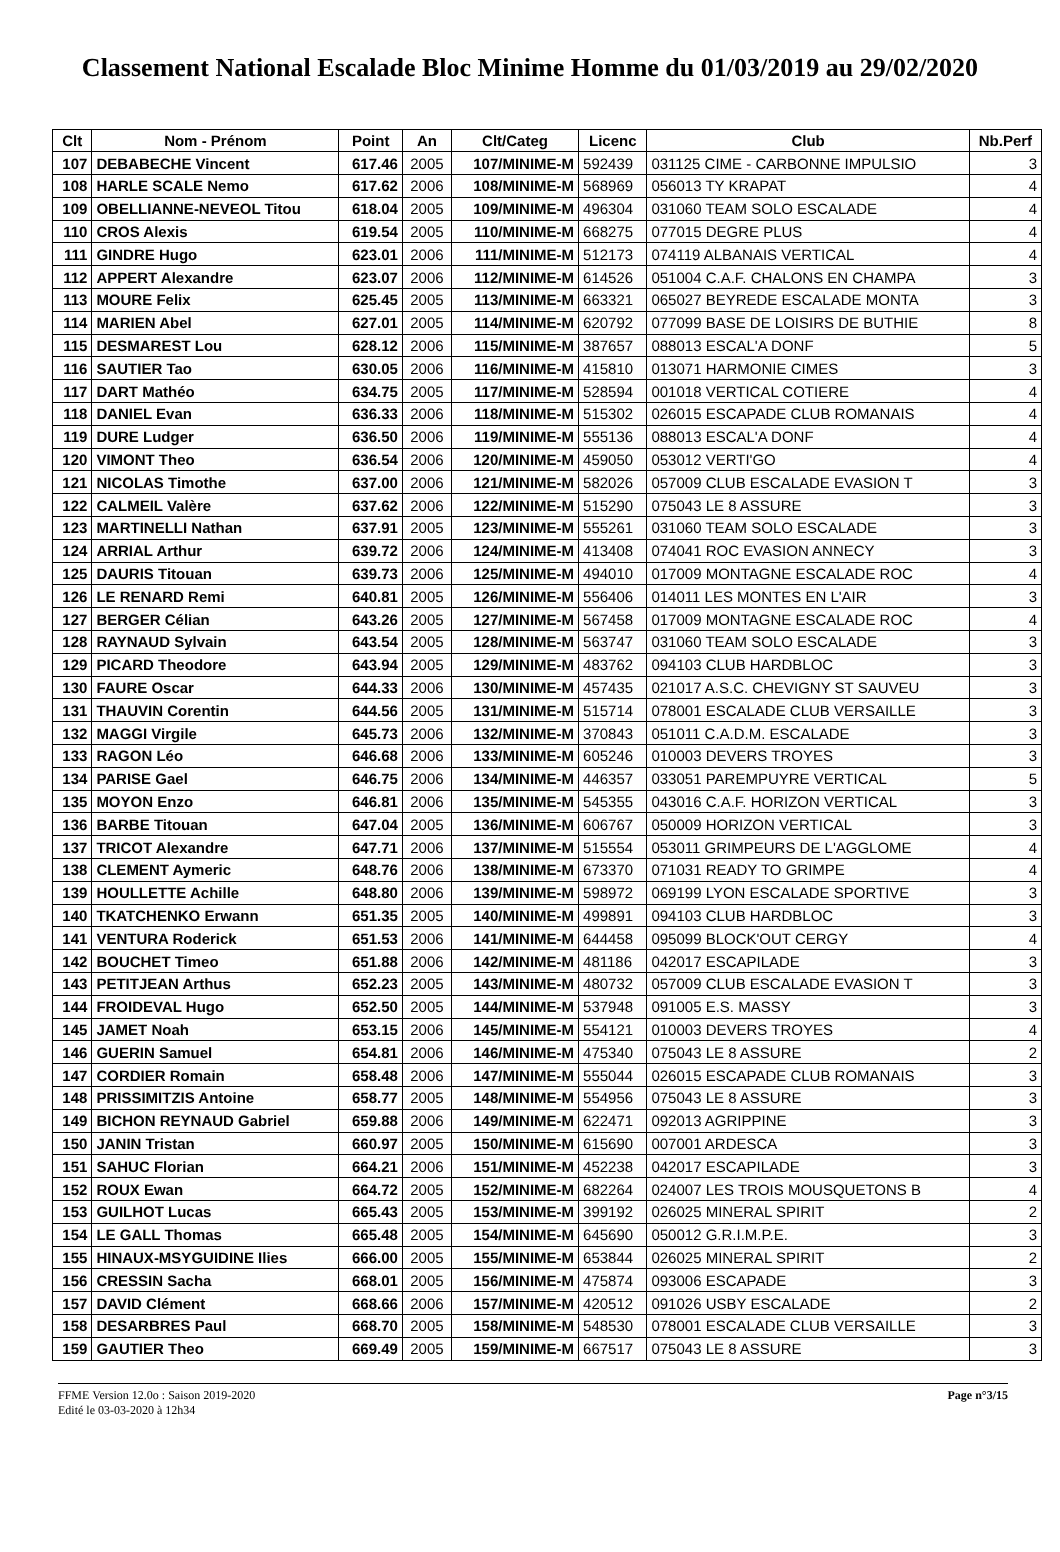Classement National Escalade Bloc Minime Homme du 01/03/2019 au 29/02/2020
| Clt | Nom - Prénom | Point | An | Clt/Categ | Licenc | Club | Nb.Perf |
| --- | --- | --- | --- | --- | --- | --- | --- |
| 107 | DEBABECHE Vincent | 617.46 | 2005 | 107/MINIME-M | 592439 | 031125 CIME - CARBONNE IMPULSIO | 3 |
| 108 | HARLE SCALE Nemo | 617.62 | 2006 | 108/MINIME-M | 568969 | 056013 TY KRAPAT | 4 |
| 109 | OBELLIANNE-NEVEOL Titou | 618.04 | 2005 | 109/MINIME-M | 496304 | 031060 TEAM SOLO ESCALADE | 4 |
| 110 | CROS Alexis | 619.54 | 2005 | 110/MINIME-M | 668275 | 077015 DEGRE PLUS | 4 |
| 111 | GINDRE Hugo | 623.01 | 2006 | 111/MINIME-M | 512173 | 074119 ALBANAIS VERTICAL | 4 |
| 112 | APPERT Alexandre | 623.07 | 2006 | 112/MINIME-M | 614526 | 051004 C.A.F. CHALONS EN CHAMPA | 3 |
| 113 | MOURE Felix | 625.45 | 2005 | 113/MINIME-M | 663321 | 065027 BEYREDE ESCALADE MONTA | 3 |
| 114 | MARIEN Abel | 627.01 | 2005 | 114/MINIME-M | 620792 | 077099 BASE DE LOISIRS DE BUTHIE | 8 |
| 115 | DESMAREST Lou | 628.12 | 2006 | 115/MINIME-M | 387657 | 088013 ESCAL'A DONF | 5 |
| 116 | SAUTIER Tao | 630.05 | 2006 | 116/MINIME-M | 415810 | 013071 HARMONIE CIMES | 3 |
| 117 | DART Mathéo | 634.75 | 2005 | 117/MINIME-M | 528594 | 001018 VERTICAL COTIERE | 4 |
| 118 | DANIEL Evan | 636.33 | 2006 | 118/MINIME-M | 515302 | 026015 ESCAPADE CLUB ROMANAIS | 4 |
| 119 | DURE Ludger | 636.50 | 2006 | 119/MINIME-M | 555136 | 088013 ESCAL'A DONF | 4 |
| 120 | VIMONT Theo | 636.54 | 2006 | 120/MINIME-M | 459050 | 053012 VERTI'GO | 4 |
| 121 | NICOLAS Timothe | 637.00 | 2006 | 121/MINIME-M | 582026 | 057009 CLUB ESCALADE EVASION T | 3 |
| 122 | CALMEIL Valère | 637.62 | 2006 | 122/MINIME-M | 515290 | 075043 LE 8 ASSURE | 3 |
| 123 | MARTINELLI Nathan | 637.91 | 2005 | 123/MINIME-M | 555261 | 031060 TEAM SOLO ESCALADE | 3 |
| 124 | ARRIAL Arthur | 639.72 | 2006 | 124/MINIME-M | 413408 | 074041 ROC EVASION ANNECY | 3 |
| 125 | DAURIS Titouan | 639.73 | 2006 | 125/MINIME-M | 494010 | 017009 MONTAGNE ESCALADE ROC | 4 |
| 126 | LE RENARD Remi | 640.81 | 2005 | 126/MINIME-M | 556406 | 014011 LES MONTES EN L'AIR | 3 |
| 127 | BERGER Célian | 643.26 | 2005 | 127/MINIME-M | 567458 | 017009 MONTAGNE ESCALADE ROC | 4 |
| 128 | RAYNAUD Sylvain | 643.54 | 2005 | 128/MINIME-M | 563747 | 031060 TEAM SOLO ESCALADE | 3 |
| 129 | PICARD Theodore | 643.94 | 2005 | 129/MINIME-M | 483762 | 094103 CLUB HARDBLOC | 3 |
| 130 | FAURE Oscar | 644.33 | 2006 | 130/MINIME-M | 457435 | 021017 A.S.C. CHEVIGNY ST SAUVEU | 3 |
| 131 | THAUVIN Corentin | 644.56 | 2005 | 131/MINIME-M | 515714 | 078001 ESCALADE CLUB VERSAILLE | 3 |
| 132 | MAGGI Virgile | 645.73 | 2006 | 132/MINIME-M | 370843 | 051011 C.A.D.M. ESCALADE | 3 |
| 133 | RAGON Léo | 646.68 | 2006 | 133/MINIME-M | 605246 | 010003 DEVERS TROYES | 3 |
| 134 | PARISE Gael | 646.75 | 2006 | 134/MINIME-M | 446357 | 033051 PAREMPUYRE VERTICAL | 5 |
| 135 | MOYON Enzo | 646.81 | 2006 | 135/MINIME-M | 545355 | 043016 C.A.F. HORIZON VERTICAL | 3 |
| 136 | BARBE Titouan | 647.04 | 2005 | 136/MINIME-M | 606767 | 050009 HORIZON VERTICAL | 3 |
| 137 | TRICOT Alexandre | 647.71 | 2006 | 137/MINIME-M | 515554 | 053011 GRIMPEURS DE L'AGGLOME | 4 |
| 138 | CLEMENT Aymeric | 648.76 | 2006 | 138/MINIME-M | 673370 | 071031 READY TO GRIMPE | 4 |
| 139 | HOULLETTE Achille | 648.80 | 2006 | 139/MINIME-M | 598972 | 069199 LYON ESCALADE SPORTIVE | 3 |
| 140 | TKATCHENKO Erwann | 651.35 | 2005 | 140/MINIME-M | 499891 | 094103 CLUB HARDBLOC | 3 |
| 141 | VENTURA Roderick | 651.53 | 2006 | 141/MINIME-M | 644458 | 095099 BLOCK'OUT CERGY | 4 |
| 142 | BOUCHET Timeo | 651.88 | 2006 | 142/MINIME-M | 481186 | 042017 ESCAPILADE | 3 |
| 143 | PETITJEAN Arthus | 652.23 | 2005 | 143/MINIME-M | 480732 | 057009 CLUB ESCALADE EVASION T | 3 |
| 144 | FROIDEVAL Hugo | 652.50 | 2005 | 144/MINIME-M | 537948 | 091005 E.S. MASSY | 3 |
| 145 | JAMET Noah | 653.15 | 2006 | 145/MINIME-M | 554121 | 010003 DEVERS TROYES | 4 |
| 146 | GUERIN Samuel | 654.81 | 2006 | 146/MINIME-M | 475340 | 075043 LE 8 ASSURE | 2 |
| 147 | CORDIER Romain | 658.48 | 2006 | 147/MINIME-M | 555044 | 026015 ESCAPADE CLUB ROMANAIS | 3 |
| 148 | PRISSIMITZIS Antoine | 658.77 | 2005 | 148/MINIME-M | 554956 | 075043 LE 8 ASSURE | 3 |
| 149 | BICHON REYNAUD Gabriel | 659.88 | 2006 | 149/MINIME-M | 622471 | 092013 AGRIPPINE | 3 |
| 150 | JANIN Tristan | 660.97 | 2005 | 150/MINIME-M | 615690 | 007001 ARDESCA | 3 |
| 151 | SAHUC Florian | 664.21 | 2006 | 151/MINIME-M | 452238 | 042017 ESCAPILADE | 3 |
| 152 | ROUX Ewan | 664.72 | 2005 | 152/MINIME-M | 682264 | 024007 LES TROIS MOUSQUETONS B | 4 |
| 153 | GUILHOT Lucas | 665.43 | 2005 | 153/MINIME-M | 399192 | 026025 MINERAL SPIRIT | 2 |
| 154 | LE GALL Thomas | 665.48 | 2005 | 154/MINIME-M | 645690 | 050012 G.R.I.M.P.E. | 3 |
| 155 | HINAUX-MSYGUIDINE Ilies | 666.00 | 2005 | 155/MINIME-M | 653844 | 026025 MINERAL SPIRIT | 2 |
| 156 | CRESSIN Sacha | 668.01 | 2005 | 156/MINIME-M | 475874 | 093006 ESCAPADE | 3 |
| 157 | DAVID Clément | 668.66 | 2006 | 157/MINIME-M | 420512 | 091026 USBY ESCALADE | 2 |
| 158 | DESARBRES Paul | 668.70 | 2005 | 158/MINIME-M | 548530 | 078001 ESCALADE CLUB VERSAILLE | 3 |
| 159 | GAUTIER Theo | 669.49 | 2005 | 159/MINIME-M | 667517 | 075043 LE 8 ASSURE | 3 |
FFME Version 12.0o : Saison 2019-2020
Edité le 03-03-2020 à 12h34
Page n°3/15